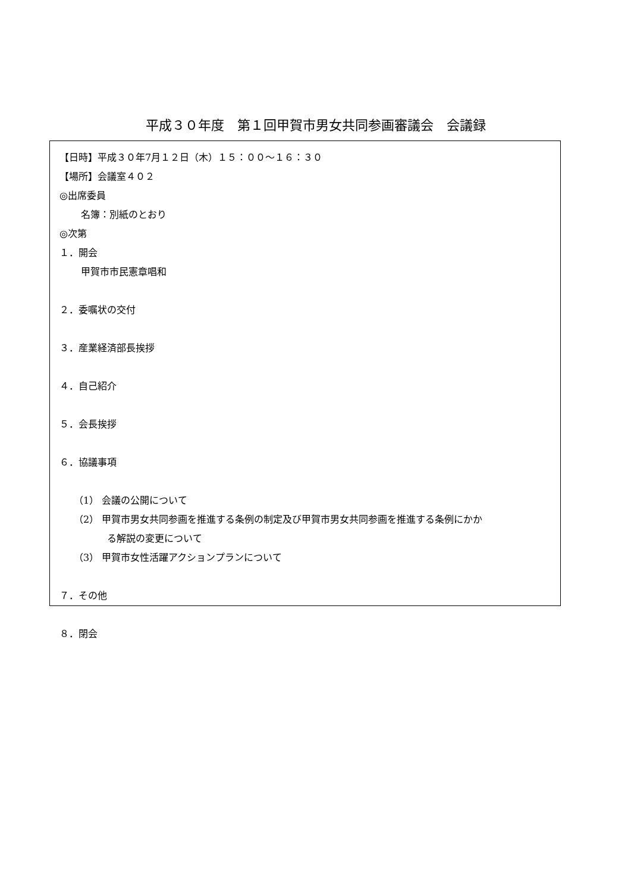平成３０年度　第１回甲賀市男女共同参画審議会　会議録
【日時】平成３０年7月１２日（木）１５：００～１６：３０
【場所】会議室４０２
◎出席委員
名簿：別紙のとおり
◎次第
１．開会
甲賀市市民憲章唱和
２．委嘱状の交付
３．産業経済部長挨拶
４．自己紹介
５．会長挨拶
６．協議事項
（1） 会議の公開について
（2） 甲賀市男女共同参画を推進する条例の制定及び甲賀市男女共同参画を推進する条例にかか
る解説の変更について
（3） 甲賀市女性活躍アクションプランについて
７．その他
８．閉会